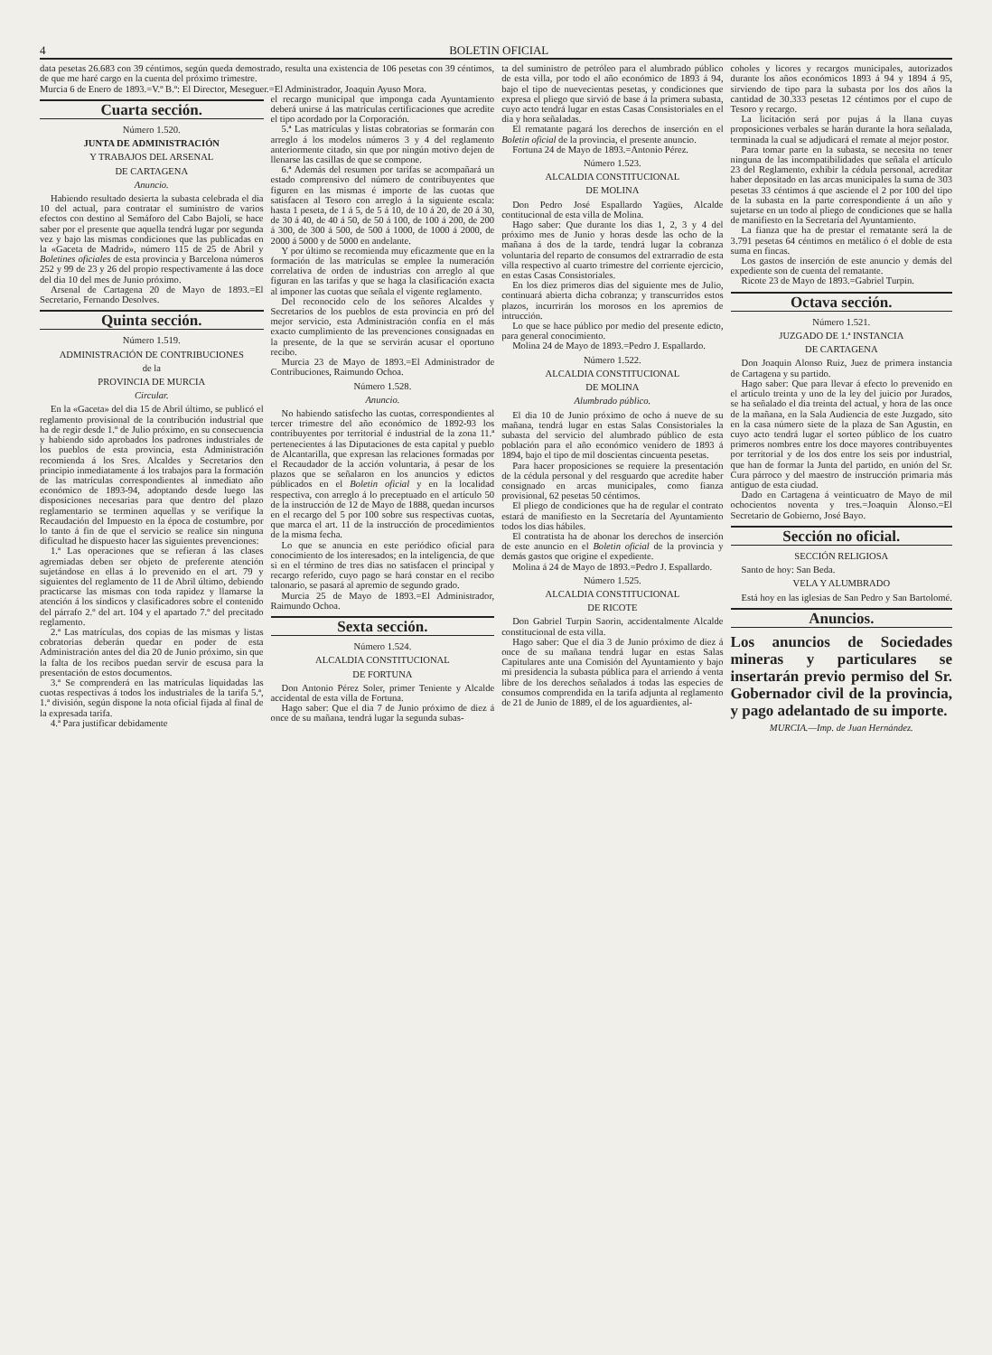4 BOLETIN OFICIAL
data pesetas 26.683 con 39 céntimos, según queda demostrado, resulta una existencia de 106 pesetas con 39 céntimos, de que me haré cargo en la cuenta del próximo trimestre.
Murcia 6 de Enero de 1893.=V.º B.º: El Director, Meseguer.=El Administrador, Joaquin Ayuso Mora.
Cuarta sección.
Número 1.520.
JUNTA DE ADMINISTRACIÓN
Y TRABAJOS DEL ARSENAL
DE CARTAGENA
Anuncio.
Habiendo resultado desierta la subasta celebrada el dia 10 del actual, para contratar el suministro de varios efectos con destino al Semáforo del Cabo Bajolí, se hace saber por el presente que aquella tendrá lugar por segunda vez y bajo las mismas condiciones que las publicadas en la «Gaceta de Madrid», número 115 de 25 de Abril y Boletines oficiales de esta provincia y Barcelona números 252 y 99 de 23 y 26 del propio respectivamente á las doce del dia 10 del mes de Junio próximo.
Arsenal de Cartagena 20 de Mayo de 1893.=El Secretario, Fernando Desolves.
Quinta sección.
Número 1.519.
ADMINISTRACIÓN DE CONTRIBUCIONES
de la
PROVINCIA DE MURCIA
Circular.
En la «Gaceta» del dia 15 de Abril último, se publicó el reglamento provisional de la contribución industrial que ha de regir desde 1.º de Julio próximo, en su consecuencia y habiendo sido aprobados los padrones industriales de los pueblos de esta provincia, esta Administración recomienda á los Sres. Alcaldes y Secretarios den principio inmediatamente á los trabajos para la formación de las matrículas correspondientes al inmediato año económico de 1893-94, adoptando desde luego las disposiciones necesarias para que dentro del plazo reglamentario se terminen aquellas y se verifique la Recaudación del Impuesto en la época de costumbre, por lo tanto á fin de que el servicio se realice sin ninguna dificultad he dispuesto hacer las siguientes prevenciones:
1.ª Las operaciones que se refieran á las clases agremiadas deben ser objeto de preferente atención sujetándose en ellas á lo prevenido en el art. 79 y siguientes del reglamento de 11 de Abril último, debiendo practicarse las mismas con toda rapidez y llamarse la atención á los síndicos y clasificadores sobre el contenido del párrafo 2.º del art. 104 y el apartado 7.º del precitado reglamento.
2.ª Las matrículas, dos copias de las mismas y listas cobratorias deberán quedar en poder de esta Administración antes del dia 20 de Junio próximo, sin que la falta de los recibos puedan servir de escusa para la presentación de estos documentos.
3.ª Se comprenderá en las matrículas liquidadas las cuotas respectivas á todos los industriales de la tarifa 5.ª, 1.ª división, según dispone la nota oficial fijada al final de la expresada tarifa.
4.ª Para justificar debidamente
el recargo municipal que imponga cada Ayuntamiento deberá unirse á las matrículas certificaciones que acredite el tipo acordado por la Corporación.
5.ª Las matrículas y listas cobratorias se formarán con arreglo á los modelos números 3 y 4 del reglamento anteriormente citado, sin que por ningún motivo dejen de llenarse las casillas de que se compone.
6.ª Además del resumen por tarifas se acompañará un estado comprensivo del número de contribuyentes que figuren en las mismas é importe de las cuotas que satisfacen al Tesoro con arreglo á la siguiente escala: hasta 1 peseta, de 1 á 5, de 5 á 10, de 10 á 20, de 20 á 30, de 30 á 40, de 40 á 50, de 50 á 100, de 100 á 200, de 200 á 300, de 300 á 500, de 500 á 1000, de 1000 á 2000, de 2000 á 5000 y de 5000 en andelante.
Y por último se recomienda muy eficazmente que en la formación de las matrículas se emplee la numeración correlativa de orden de industrias con arreglo al que figuran en las tarifas y que se haga la clasificación exacta al imponer las cuotas que señala el vigente reglamento.
Del reconocido celo de los señores Alcaldes y Secretarios de los pueblos de esta provincia en pró del mejor servicio, esta Administración confía en el más exacto cumplimiento de las prevenciones consignadas en la presente, de la que se servirán acusar el oportuno recibo.
Murcia 23 de Mayo de 1893.=El Administrador de Contribuciones, Raimundo Ochoa.
Número 1.528.
Anuncio.
No habiendo satisfecho las cuotas, correspondientes al tercer trimestre del año económico de 1892-93 los contribuyentes por territorial é industrial de la zona 11.ª pertenecientes á las Diputaciones de esta capital y pueblo de Alcantarilla, que expresan las relaciones formadas por el Recaudador de la acción voluntaria, á pesar de los plazos que se señalaron en los anuncios y edictos públicados en el Boletin oficial y en la localidad respectiva, con arreglo á lo preceptuado en el artículo 50 de la instrucción de 12 de Mayo de 1888, quedan incursos en el recargo del 5 por 100 sobre sus respectivas cuotas, que marca el art. 11 de la instrucción de procedimientos de la misma fecha.
Lo que se anuncia en este periódico oficial para conocimiento de los interesados; en la inteligencia, de que si en el término de tres dias no satisfacen el principal y recargo referido, cuyo pago se hará constar en el recibo talonario, se pasará al apremio de segundo grado.
Murcia 25 de Mayo de 1893.=El Administrador, Raimundo Ochoa.
Sexta sección.
Número 1.524.
ALCALDIA CONSTITUCIONAL
DE FORTUNA
Don Antonio Pérez Soler, primer Teniente y Alcalde accidental de esta villa de Fortuna.
Hago saber: Que el dia 7 de Junio próximo de diez á once de su mañana, tendrá lugar la segunda subas-
ta del suministro de petróleo para el alumbrado público de esta villa, por todo el año económico de 1893 á 94, bajo el tipo de nuevecientas pesetas, y condiciones que expresa el pliego que sirvió de base á la primera subasta, cuyo acto tendrá lugar en estas Casas Consistoriales en el dia y hora señaladas.
El rematante pagará los derechos de inserción en el Boletin oficial de la provincia, el presente anuncio.
Fortuna 24 de Mayo de 1893.=Antonio Pérez.
Número 1.523.
ALCALDIA CONSTITUCIONAL
DE MOLINA
Don Pedro José Espallardo Yagües, Alcalde contitucional de esta villa de Molina.
Hago saber: Que durante los dias 1, 2, 3 y 4 del próximo mes de Junio y horas desde las ocho de la mañana á dos de la tarde, tendrá lugar la cobranza voluntaria del reparto de consumos del extrarradio de esta villa respectivo al cuarto trimestre del corriente ejercicio, en estas Casas Consistoriales.
En los diez primeros dias del siguiente mes de Julio, continuará abierta dicha cobranza; y transcurridos estos plazos, incurrirán los morosos en los apremios de intrucción.
Lo que se hace público por medio del presente edicto, para general conocimiento.
Molina 24 de Mayo de 1893.=Pedro J. Espallardo.
Número 1.522.
ALCALDIA CONSTITUCIONAL
DE MOLINA
Alumbrado público.
El dia 10 de Junio próximo de ocho á nueve de su mañana, tendrá lugar en estas Salas Consistoriales la subasta del servicio del alumbrado público de esta población para el año económico venidero de 1893 á 1894, bajo el tipo de mil doscientas cincuenta pesetas.
Para hacer proposiciones se requiere la presentación de la cédula personal y del resguardo que acredite haber consignado en arcas municipales, como fianza provisional, 62 pesetas 50 céntimos.
El pliego de condiciones que ha de regular el contrato estará de manifiesto en la Secretaría del Ayuntamiento todos los dias hábiles.
El contratista ha de abonar los derechos de inserción de este anuncio en el Boletin oficial de la provincia y demás gastos que origine el expediente.
Molina á 24 de Mayo de 1893.=Pedro J. Espallardo.
Número 1.525.
ALCALDIA CONSTITUCIONAL
DE RICOTE
Don Gabriel Turpin Saorin, accidentalmente Alcalde constitucional de esta villa.
Hago saber: Que el dia 3 de Junio próximo de diez á once de su mañana tendrá lugar en estas Salas Capitulares ante una Comisión del Ayuntamiento y bajo mi presidencia la subasta pública para el arriendo á venta libre de los derechos señalados á todas las especies de consumos comprendida en la tarifa adjunta al reglamento de 21 de Junio de 1889, el de los aguardientes, al-
coholes y licores y recargos municipales, autorizados durante los años económicos 1893 á 94 y 1894 á 95, sirviendo de tipo para la subasta por los dos años la cantidad de 30.333 pesetas 12 céntimos por el cupo de Tesoro y recargo.
La licitación será por pujas á la llana cuyas proposiciones verbales se harán durante la hora señalada, terminada la cual se adjudicará el remate al mejor postor.
Para tomar parte en la subasta, se necesita no tener ninguna de las incompatibilidades que señala el artículo 23 del Reglamento, exhibir la cédula personal, acreditar haber depositado en las arcas municipales la suma de 303 pesetas 33 céntimos á que asciende el 2 por 100 del tipo de la subasta en la parte correspondiente á un año y sujetarse en un todo al pliego de condiciones que se halla de manifiesto en la Secretaría del Ayuntamiento.
La fianza que ha de prestar el rematante será la de 3.791 pesetas 64 céntimos en metálico ó el doble de esta suma en fincas.
Los gastos de inserción de este anuncio y demás del expediente son de cuenta del rematante.
Ricote 23 de Mayo de 1893.=Gabriel Turpin.
Octava sección.
Número 1.521.
JUZGADO DE 1.ª INSTANCIA
DE CARTAGENA
Don Joaquin Alonso Ruiz, Juez de primera instancia de Cartagena y su partido.
Hago saber: Que para llevar á efecto lo prevenido en el artículo treinta y uno de la ley del juicio por Jurados, se ha señalado el dia treinta del actual, y hora de las once de la mañana, en la Sala Audiencia de este Juzgado, sito en la casa número siete de la plaza de San Agustin, en cuyo acto tendrá lugar el sorteo público de los cuatro primeros nombres entre los doce mayores contribuyentes por territorial y de los dos entre los seis por industrial, que han de formar la Junta del partido, en unión del Sr. Cura párroco y del maestro de instrucción primaria más antiguo de esta ciudad.
Dado en Cartagena á veinticuatro de Mayo de mil ochocientos noventa y tres.=Joaquin Alonso.=El Secretario de Gobierno, José Bayo.
Sección no oficial.
SECCIÓN RELIGIOSA
Santo de hoy: San Beda.
VELA Y ALUMBRADO
Está hoy en las iglesias de San Pedro y San Bartolomé.
Anuncios.
Los anuncios de Sociedades mineras y particulares se insertarán previo permiso del Sr. Gobernador civil de la provincia, y pago adelantado de su importe.
MURCIA.—Imp. de Juan Hernández.